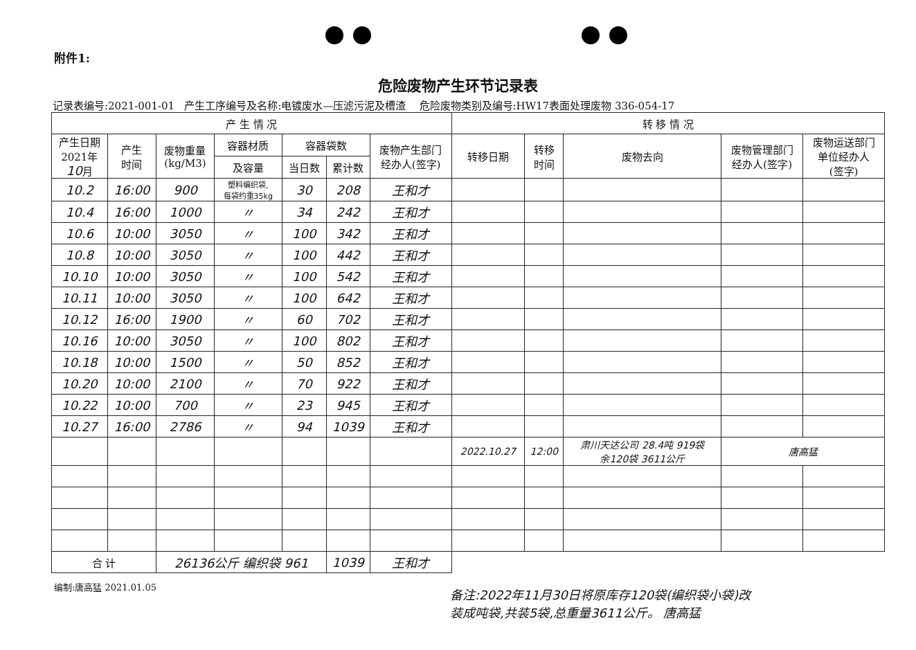附件1:
危险废物产生环节记录表
记录表编号:2021-001-01 产生工序编号及名称:电镀废水—压滤污泥及槽渣 危险废物类别及编号:HW17表面处理废物 336-054-17
| 产 生 情 况 | | | | | | | 转 移 情 况 | | | | |
| --- | --- | --- | --- | --- | --- | --- | --- | --- | --- | --- | --- |
| 产生日期 2021年 10 月 | 产生 时间 | 废物重量 (kg/M3) | 容器材质 | 容器袋数 | | 废物产生部门 经办人(签字) | 转移日期 | 转移 时间 | 废物去向 | 废物管理部门 经办人(签字) | 废物运送部门 单位经办人 (签字) |
| | | | 及容量 | 当日数 | 累计数 | | | | | | |
| 10.2 | 16:00 | 900 | 塑料编织袋, 每袋约重35kg | 30 | 208 | 王和才 | | | | | |
| 10.4 | 16:00 | 1000 | 〃 | 34 | 242 | 王和才 | | | | | |
| 10.6 | 10:00 | 3050 | 〃 | 100 | 342 | 王和才 | | | | | |
| 10.8 | 10:00 | 3050 | 〃 | 100 | 442 | 王和才 | | | | | |
| 10.10 | 10:00 | 3050 | 〃 | 100 | 542 | 王和才 | | | | | |
| 10.11 | 10:00 | 3050 | 〃 | 100 | 642 | 王和才 | | | | | |
| 10.12 | 16:00 | 1900 | 〃 | 60 | 702 | 王和才 | | | | | |
| 10.16 | 10:00 | 3050 | 〃 | 100 | 802 | 王和才 | | | | | |
| 10.18 | 10:00 | 1500 | 〃 | 50 | 852 | 王和才 | | | | | |
| 10.20 | 10:00 | 2100 | 〃 | 70 | 922 | 王和才 | | | | | |
| 10.22 | 10:00 | 700 | 〃 | 23 | 945 | 王和才 | | | | | |
| 10.27 | 16:00 | 2786 | 〃 | 94 | 1039 | 王和才 | | | | | |
| | | | | | | | 2022.10.27 | 12:00 | 肃川天达公司 28.4吨 919袋 余120袋 3611公斤 | 唐高猛 | |
| 合 计 | | 26136公斤 编织袋 961 | | | 1039 | 王和才 | | | | | |
编制:唐高猛 2021.01.05
备注:2022年11月30日将原库存120袋(编织袋小袋)改
装成吨袋,共装5袋,总重量3611公斤。 唐高猛